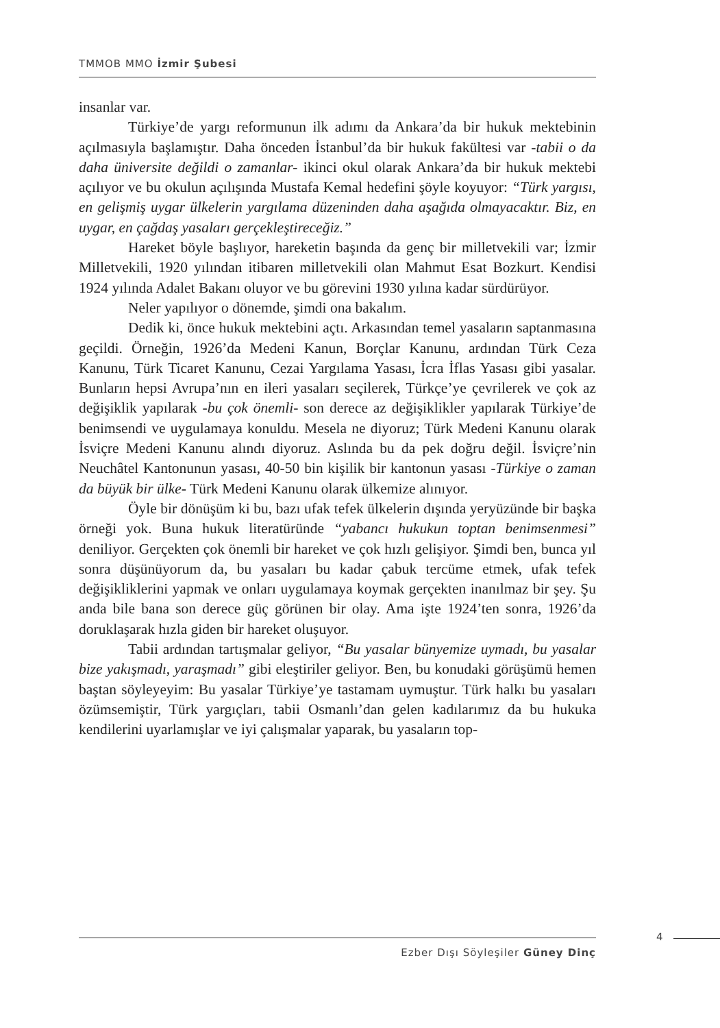TMMOB MMO İzmir Şubesi
insanlar var.
Türkiye’de yargı reformunun ilk adımı da Ankara’da bir hukuk mektebinin açılmasıyla başlamıştır. Daha önceden İstanbul’da bir hukuk fakültesi var -tabii o da daha üniversite değildi o zamanlar- ikinci okul olarak Ankara’da bir hukuk mektebi açılıyor ve bu okulun açılışında Mustafa Kemal hedefini şöyle koyuyor: “Türk yargısı, en gelişmiş uygar ülkelerin yargılama düzeninden daha aşağıda olmayacaktır. Biz, en uygar, en çağdaş yasaları gerçekleştireceğiz.”
Hareket böyle başlıyor, hareketin başında da genç bir milletvekili var; İzmir Milletvekili, 1920 yılından itibaren milletvekili olan Mahmut Esat Bozkurt. Kendisi 1924 yılında Adalet Bakanı oluyor ve bu görevini 1930 yılına kadar sürdürüyor.
Neler yapılıyor o dönemde, şimdi ona bakalım.
Dedik ki, önce hukuk mektebini açtı. Arkasından temel yasaların saptanmasına geçildi. Örneğin, 1926’da Medeni Kanun, Borçlar Kanunu, ardından Türk Ceza Kanunu, Türk Ticaret Kanunu, Cezai Yargılama Yasası, İcra İflas Yasası gibi yasalar. Bunların hepsi Avrupa’nın en ileri yasaları seçilerek, Türkçe’ye çevrilerek ve çok az değişiklik yapılarak -bu çok önemli- son derece az değişiklikler yapılarak Türkiye’de benimsendi ve uygulamaya konuldu. Mesela ne diyoruz; Türk Medeni Kanunu olarak İsviçre Medeni Kanunu alındı diyoruz. Aslında bu da pek doğru değil. İsviçre’nin Neuchâtel Kantonunun yasası, 40-50 bin kişilik bir kantonun yasası -Türkiye o zaman da büyük bir ülke- Türk Medeni Kanunu olarak ülkemize alınıyor.
Öyle bir dönüşüm ki bu, bazı ufak tefek ülkelerin dışında yeryüzünde bir başka örneği yok. Buna hukuk literatüründe “yabancı hukukun toptan benimsenmesi” deniliyor. Gerçekten çok önemli bir hareket ve çok hızlı gelişiyor. Şimdi ben, bunca yıl sonra düşünüyorum da, bu yasaları bu kadar çabuk tercüme etmek, ufak tefek değişikliklerini yapmak ve onları uygulamaya koymak gerçekten inanılmaz bir şey. Şu anda bile bana son derece güç görünen bir olay. Ama işte 1924’ten sonra, 1926’da doruklaşarak hızla giden bir hareket oluşuyor.
Tabii ardından tartışmalar geliyor, “Bu yasalar bünyemize uymadı, bu yasalar bize yakışmadı, yaraşmadı” gibi eleştiriler geliyor. Ben, bu konudaki görüşümü hemen baştan söyleyeyim: Bu yasalar Türkiye’ye tastamam uymuştur. Türk halkı bu yasaları özümsemiştir, Türk yargıçları, tabii Osmanlı’dan gelen kadılarımız da bu hukuka kendilerini uyarlamışlar ve iyi çalışmalar yaparak, bu yasaların top-
4
Ezber Dışı Söyleşiler Güney Dinç